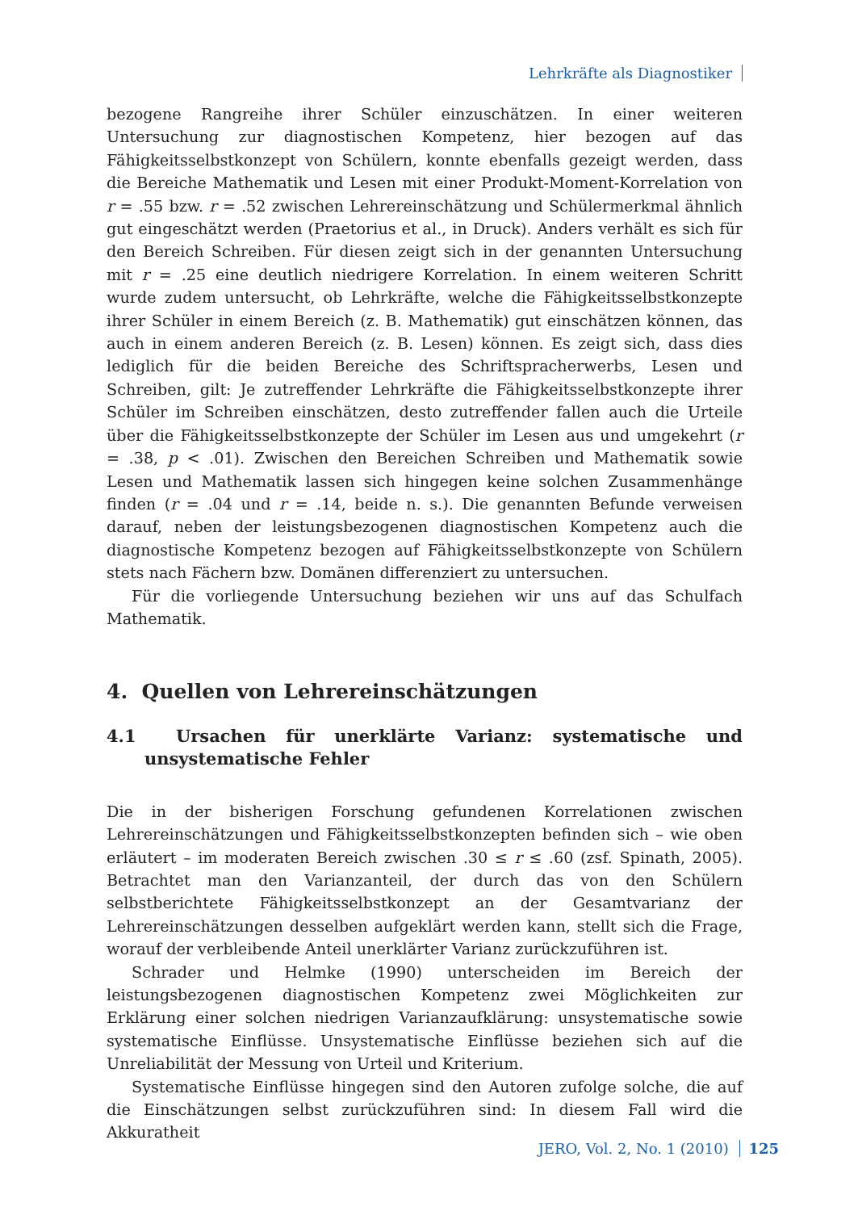Lehrkräfte als Diagnostiker
bezogene Rangreihe ihrer Schüler einzuschätzen. In einer weiteren Untersuchung zur diagnostischen Kompetenz, hier bezogen auf das Fähigkeitsselbstkonzept von Schülern, konnte ebenfalls gezeigt werden, dass die Bereiche Mathematik und Lesen mit einer Produkt-Moment-Korrelation von r = .55 bzw. r = .52 zwischen Lehrereinschätzung und Schülermerkmal ähnlich gut eingeschätzt werden (Praetorius et al., in Druck). Anders verhält es sich für den Bereich Schreiben. Für diesen zeigt sich in der genannten Untersuchung mit r = .25 eine deutlich niedrigere Korrelation. In einem weiteren Schritt wurde zudem untersucht, ob Lehrkräfte, welche die Fähigkeitsselbstkonzepte ihrer Schüler in einem Bereich (z. B. Mathematik) gut einschätzen können, das auch in einem anderen Bereich (z. B. Lesen) können. Es zeigt sich, dass dies lediglich für die beiden Bereiche des Schriftspracherwerbs, Lesen und Schreiben, gilt: Je zutreffender Lehrkräfte die Fähigkeitsselbstkonzepte ihrer Schüler im Schreiben einschätzen, desto zutreffender fallen auch die Urteile über die Fähigkeitsselbstkonzepte der Schüler im Lesen aus und umgekehrt (r = .38, p < .01). Zwischen den Bereichen Schreiben und Mathematik sowie Lesen und Mathematik lassen sich hingegen keine solchen Zusammenhänge finden (r = .04 und r = .14, beide n. s.). Die genannten Befunde verweisen darauf, neben der leistungsbezogenen diagnostischen Kompetenz auch die diagnostische Kompetenz bezogen auf Fähigkeitsselbstkonzepte von Schülern stets nach Fächern bzw. Domänen differenziert zu untersuchen.
Für die vorliegende Untersuchung beziehen wir uns auf das Schulfach Mathematik.
4. Quellen von Lehrereinschätzungen
4.1 Ursachen für unerklärte Varianz: systematische und unsystematische Fehler
Die in der bisherigen Forschung gefundenen Korrelationen zwischen Lehrereinschätzungen und Fähigkeitsselbstkonzepten befinden sich – wie oben erläutert – im moderaten Bereich zwischen .30 ≤ r ≤ .60 (zsf. Spinath, 2005). Betrachtet man den Varianzanteil, der durch das von den Schülern selbstberichtete Fähigkeitsselbstkonzept an der Gesamtvarianz der Lehrereinschätzungen desselben aufgeklärt werden kann, stellt sich die Frage, worauf der verbleibende Anteil unerklärter Varianz zurückzuführen ist.
Schrader und Helmke (1990) unterscheiden im Bereich der leistungsbezogenen diagnostischen Kompetenz zwei Möglichkeiten zur Erklärung einer solchen niedrigen Varianzaufklärung: unsystematische sowie systematische Einflüsse. Unsystematische Einflüsse beziehen sich auf die Unreliabilität der Messung von Urteil und Kriterium.
Systematische Einflüsse hingegen sind den Autoren zufolge solche, die auf die Einschätzungen selbst zurückzuführen sind: In diesem Fall wird die Akkuratheit
JERO, Vol. 2, No. 1 (2010) 125